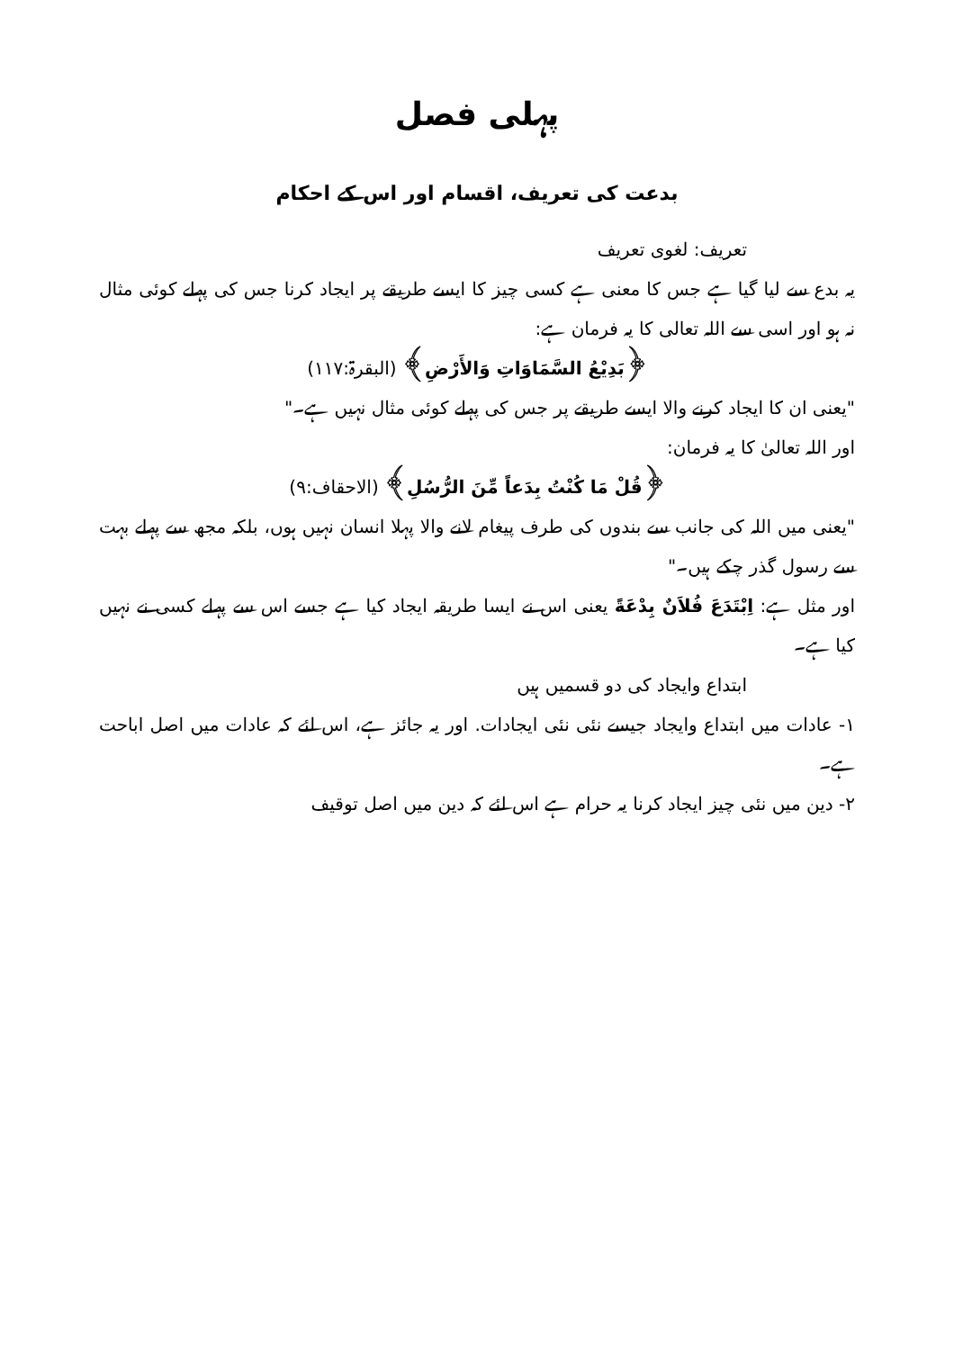پہلی فصل
بدعت کی تعریف، اقسام اور اس کے احکام
تعریف: لغوی تعریف
یہ بدع سے لیا گیا ہے جس کا معنی ہے کسی چیز کا ایسے طریقے پر ایجاد کرنا جس کی پہلے کوئی مثال نہ ہو اور اسی سے اللہ تعالی کا یہ فرمان ہے:
﴿بَدِيْعُ السَّمَاوَاتِ وَالأَرْضِ﴾ (البقرۃ:۱۱۷)
"یعنی ان کا ایجاد کرنے والا ایسے طریقے پر جس کی پہلے کوئی مثال نہیں ہے۔"
اور اللہ تعالیٰ کا یہ فرمان:
﴿قُلْ مَا كُنْتُ بِدَعاً مِّنَ الرُّسُلِ﴾ (الاحقاف:۹)
"یعنی میں اللہ کی جانب سے بندوں کی طرف پیغام لانے والا پہلا انسان نہیں ہوں، بلکہ مجھ سے پہلے بہت سے رسول گذر چکے ہیں۔"
اور مثل ہے: اِبْتَدَعَ فُلاَنٌ بِدْعَةً یعنی اس نے ایسا طریقہ ایجاد کیا ہے جسے اس سے پہلے کسی نے نہیں کیا ہے۔
ابتداع وایجاد کی دو قسمیں ہیں
۱- عادات میں ابتداع وایجاد جیسے نئی نئی ایجادات. اور یہ جائز ہے، اس لئے کہ عادات میں اصل اباحت ہے۔
۲- دین میں نئی چیز ایجاد کرنا یہ حرام ہے اس لئے کہ دین میں اصل توقیف